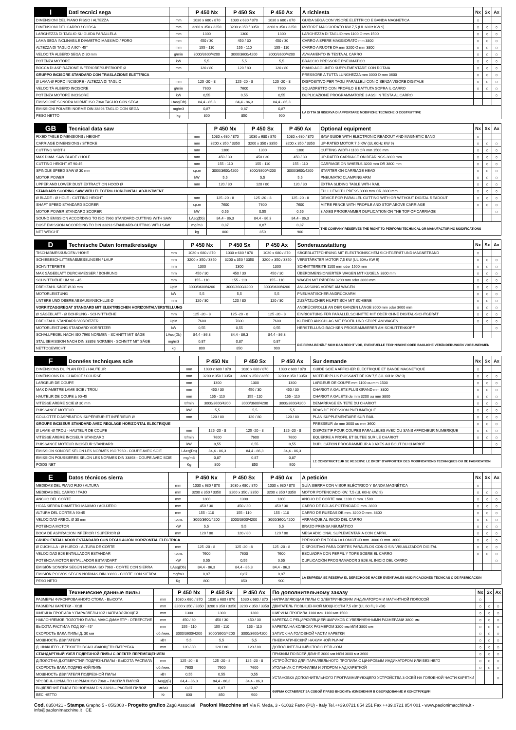| I | Dati tecnici sega | | P 450 Nx | P 450 Sx | P 450 Ax | A richiesta | Nx | Sx | Ax |
| --- | --- | --- | --- | --- | --- | --- | --- | --- | --- |
| DIMENSIONI DEL PIANO FISSO / ALTEZZA | | mm | 1030 x 680 / 870 | 1030 x 680 / 870 | 1030 x 680 / 870 | GUIDA SEGA CON VISORE ELETTRICO E BANDA MAGNETICA | ○ | | |
| DIMENSIONI DEL CARRO / CORSA | | mm | 3200 x 350 / 3350 | 3200 x 350 / 3350 | 3200 x 350 / 3350 | MOTORE MAGGIORATO KW 7,5 (UL 60Hz KW 9) | ○ | ○ | ○ |
| LARGHEZZA DI TAGLIO SU GUIDA PARALLELA | | mm | 1300 | 1300 | 1300 | LARGHEZZA DI TAGLIO mm 1100 O mm 1500 | ○ | ○ | ○ |
| LAMA SEGA INCLINABILE DIAMETRO MASSIMO / FORO | | mm | 450 / 30 | 450 / 30 | 450 / 30 | CARRO A SFERE MAGGIORATO mm 3800 | ○ | ○ | ○ |
| ALTEZZA DI TAGLIO A 90°- 45° | | mm | 155 - 110 | 155 - 110 | 155 - 110 | CARRO A RUOTE DA mm 3200 O mm 3800 | ○ | ○ | ○ |
| VELOCITÀ ALBERO SEGA Ø 30 mm | | g/min | 3000/3600/4200 | 3000/3600/4200 | 3000/3600/4200 | AVVIAMENTO IN TESTA AL CARRO | ○ | ○ | ○ |
| POTENZA MOTORE | | kW | 5,5 | 5,5 | 5,5 | BRACCIO PRESSORE PNEUMATICO | ○ | ○ | ○ |
| BOCCA DI ASPIRAZIONE INFERIORE/SUPERIORE Ø | | mm | 120 / 80 | 120 / 80 | 120 / 80 | PIANO AGGIUNTO SUPPLEMENTARE CON ROTAIA | ○ | ○ | ○ |
| GRUPPO INCISORE STANDARD CON TRASLAZIONE ELETTRICA | | | | | | PRESSORE A TUTTA LUNGHEZZA mm 3000 O mm 3600 | ○ | ○ | ○ |
| Ø LAMA-Ø FORO INCISORE - ALTEZZA DI TAGLIO | | mm | 125 -20 - 8 | 125 -20 - 8 | 125 -20 - 8 | DISPOSITIVO PER TAGLI PARALLELI CON O SENZA VISORE DIGITALE | ○ | ○ | ○ |
| VELOCITÀ ALBERO INCISORE | | g/min | 7600 | 7600 | 7600 | SQUADRETTO CON PROFILO E BATTUTA SOPRA IL CARRO | ○ | ○ | ○ |
| POTENZA MOTORE INCISORE | | kW | 0,55 | 0,55 | 0,55 | DUPLICAZIONE PROGRAMMATORE 3 ASSI IN TESTA AL CARRO | | | ○ |
| EMISSIONE SONORA NORME ISO 7960 TAGLIO CON SEGA | | LAeq(Db) | 84,4 - 86,3 | 84,4 - 86,3 | 84,4 - 86,3 | | | | |
| EMISSIONI POLVERI NORME DIN 33893 TAGLIO CON SEGA | | mg/m3 | 0,87 | 0,87 | 0,87 | LA DITTA SI RISERVA DI APPORTARE MODIFICHE TECNICHE O COSTRUTTIVE | | | |
| PESO NETTO | | kg | 800 | 850 | 900 | | | | |
| GB | Tecnical data saw | | P 450 Nx | P 450 Sx | P 450 Ax | Optional equipment | Nx | Sx | Ax |
| --- | --- | --- | --- | --- | --- | --- | --- | --- | --- |
| FIXED TABLE DIMENSIONS / HEIGHT | | mm | 1030 x 680 / 870 | 1030 x 680 / 870 | 1030 x 680 / 870 | SAW GUIDE WITH ELECTRONIC READOUT AND MAGNETIC BAND | ○ | | |
| CARRIAGE DIMENSIONS / STROKE | | mm | 3200 x 350 / 3350 | 3200 x 350 / 3350 | 3200 x 350 / 3350 | UP-RATED MOTOR 7,5 KW (UL 60Hz KW 9) | ○ | ○ | ○ |
| CUTTING WIDTH | | mm | 1300 | 1300 | 1300 | CUTTING WIDTH 1100 OR mm 1500 mm | ○ | ○ | ○ |
| MAX DIAM. SAW BLADE / HOLE | | mm | 450 / 30 | 450 / 30 | 450 / 30 | UP-RATED CARRIAGE ON BEARINGS 3800 mm | ○ | ○ | ○ |
| CUTTING HEIGHT AT 90-45 | | mm | 155 - 110 | 155 - 110 | 155 - 110 | CARRIAGE ON WHEELS 3200 mm OR 3800 mm | ○ | ○ | ○ |
| SPINDLE SPEED SAW Ø 30 mm | | r.p.m | 3000/3600/4200 | 3000/3600/4200 | 3000/3600/4200 | STARTER ON CARRIAGE HEAD | ○ | ○ | ○ |
| MOTOR POWER | | kW | 5,5 | 5,5 | 5,5 | PNEUMATIC CLAMPING ARM | ○ | ○ | ○ |
| UPPER AND LOWER DUST EXTRACTION HOOD Ø | | mm | 120 / 80 | 120 / 80 | 120 / 80 | EXTRA SLIDING TABLE WITH RAIL | ○ | ○ | ○ |
| STANDARD SCORING SAW WITH ELECTRIC HORIZONTAL ADJUSTMENT | | | | | | FULL LENGTH PRESS 3000 mm OR 3600 mm | ○ | ○ | ○ |
| Ø BLADE - Ø HOLE - CUTTING HEIGHT | | mm | 125 -20 - 8 | 125 -20 - 8 | 125 -20 - 8 | DEVICE FOR PARALLEL CUTTING WITH OR WITHOUT DIGITAL READOUT | ○ | ○ | ○ |
| SHAFT SPEED STANDARD SCORER | | r.p.m | 7600 | 7600 | 7600 | MITRE FENCE WITH PROFILE AND STOP ABOVE CARRIAGE | ○ | ○ | ○ |
| MOTOR POWER STANDARD SCORER | | kW | 0,55 | 0,55 | 0,55 | 3 AXES PROGRAMMER DUPLICATION ON THE TOP OF CARRIAGE | | | ○ |
| SOUND EMISSION ACCORDING TO ISO 7960 STANDARD-CUTTING WITH SAW | | LAeq(Db) | 84,4 - 86,3 | 84,4 - 86,3 | 84,4 - 86,3 | | | | |
| DUST EMISSION ACCORDING TO DIN 33893 STANDARD-CUTTING WITH SAW | | mg/m3 | 0,87 | 0,87 | 0,87 | THE COMPANY RESERVES THE RIGHT TO PERFORM TECHNICAL OR MANUFACTURING MODIFICATIONS | | | |
| NET WEIGHT | | kg | 800 | 850 | 900 | | | | |
| D | Technische Daten formatkreissäge | | P 450 Nx | P 450 Sx | P 450 Ax | Sonderausstattung | Nx | Sx | Ax |
| --- | --- | --- | --- | --- | --- | --- | --- | --- | --- |
| TISCHABMESSUNGEN / HÖHE | | mm | 1030 x 680 / 870 | 1030 x 680 / 870 | 1030 x 680 / 870 | SÄGEBLATTFÜHRUNG MIT ELEKTRONISCHEM SICHTGERÄT UND MAGNETBAND | ○ | | |
| SCHIEBESCHLITTENABMESSUNGEN / LAUF | | mm | 3200 x 350 / 3350 | 3200 x 350 / 3350 | 3200 x 350 / 3350 | VERSTÄRKTER MOTOR 7,5 KW (UL 60Hz KW 9) | ○ | ○ | ○ |
| SCHNITTBREITE | | mm | 1300 | 1300 | 1300 | SCHNITTBREITE 1100 mm oder 1500 mm | ○ | ○ | ○ |
| MAX SÄGEBLATT DURCHMESSER / BOHRUNG | | mm | 450 / 30 | 450 / 30 | 450 / 30 | ÜBERDIMENSIONIERTER WAGEN MIT KUGELN 3800 mm | ○ | ○ | ○ |
| SCHNITTHÖHE UM 90 - 45 | | mm | 155 - 110 | 155 - 110 | 155 - 110 | WAGEN MIT RÄDERN 3200 mm oder 3800 mm | ○ | ○ | ○ |
| DREHZAHL SÄGE Ø 30 mm | | UpM | 3000/3600/4200 | 3000/3600/4200 | 3000/3600/4200 | ANLASSUNG VORNE AM WAGEN | ○ | ○ | ○ |
| MOTORLEISTUNG | | kW | 5,5 | 5,5 | 5,5 | PNEUMATISCHER ANDRÜCKARM | ○ | ○ | ○ |
| UNTERE UND OBERE ABSAUGANSCHLUB Ø | | mm | 120 / 80 | 120 / 80 | 120 / 80 | ZUSÄTZLICHER HILFSTISCH MIT SCHIENE | ○ | ○ | ○ |
| VORRITZAGGREGAT STANDARD MIT ELEKTRISCHEN HORIZONTALVERSTELLUNG | | | | | | ANDRÜCKROLLE AN DER GANZEN LÄNGE 3000 mm oder 3600 mm | ○ | ○ | ○ |
| Ø SÄGEBLATT - Ø BOHRUNG - SCHNITTHÖHE | | mm | 125 -20 - 8 | 125 -20 - 8 | 125 -20 - 8 | EINRICHTUNG FÜR PARALLELSCHNITTE MIT ODER OHNE DIGITAL-SICHTGERÄT | ○ | ○ | ○ |
| DREHZAHL STANDARD VORRITZER | | UpM | 7600 | 7600 | 7600 | KLEINER ANSCHLAG MIT PROFIL UND STOPP AM WAGEN | ○ | ○ | ○ |
| MOTORLEISTUNG STANDARD VORRITZER | | kW | 0,55 | 0,55 | 0,55 | HERSTELLUNG-BACHSEN PROGRAMMIERER AM SCHLITTENKOPF | | | ○ |
| SCHALLPEGEL NACH ISO 7960 NORMEN - SCHNITT MIT SÄGE | | LAeq(Db) | 84,4 - 86,3 | 84,4 - 86,3 | 84,4 - 86,3 | | | | |
| STAUBEMISSION NACH DIN 33893 NORMEN - SCHNITT MIT SÄGE | | mg/m3 | 0,87 | 0,87 | 0,87 | DIE FIRMA BEHÄLT SICH DAS RECHT VOR, EVENTUELLE TECHNISCHE ODER BAULICHE VERÄNDERUNGEN VORZUNEHMEN | | | |
| NETTOGEWICHT | | kg | 800 | 850 | 900 | | | | |
| F | Données techniques scie | | P 450 Nx | P 450 Sx | P 450 Ax | Sur demande | Nx | Sx | Ax |
| --- | --- | --- | --- | --- | --- | --- | --- | --- | --- |
| DIMENSIONS DU PLAN FIXE / HAUTEUR | | mm | 1030 x 680 / 870 | 1030 x 680 / 870 | 1030 x 680 / 870 | GUIDE SCIE A AFFICHER ELECTRIQUE ET BANDE MAGNETIQUE | ○ | | |
| DIMENSIONS DU CHARIOT / COURSE | | mm | 3200 x 350 / 3350 | 3200 x 350 / 3350 | 3200 x 350 / 3350 | MOTEUR PLUS PUISSANT DE KW 7,5 (UL 60Hz KW 9) | ○ | ○ | ○ |
| LARGEUR DE COUPE | | mm | 1300 | 1300 | 1300 | LARGEUR DE COUPE mm 1100 ou mm 1500 | ○ | ○ | ○ |
| MAX DIAMETRE LAME SCIE / TROU | | mm | 450 / 30 | 450 / 30 | 450 / 30 | CHARIOT A GALETS PLUS GRAND mm 3800 | ○ | ○ | ○ |
| HAUTEUR DE COUPE à 90-45 | | mm | 155 - 110 | 155 - 110 | 155 - 110 | CHARIOT A GALETS de mm 3200 ou mm 3800 | ○ | ○ | ○ |
| VITESSE ARBRE SCIE Ø 30 mm | | tr/min | 3000/3600/4200 | 3000/3600/4200 | 3000/3600/4200 | DEMARRAGE EN TETE DU CHARIOT | ○ | ○ | ○ |
| PUISSANCE MOTEUR | | kW | 5,5 | 5,5 | 5,5 | BRAS DE PRESSION PNEUMATIQUE | ○ | ○ | ○ |
| GOULOTTE D'ASPIRATION SUPÉRIEUR ET INFÉRIEUR Ø | | mm | 120 / 80 | 120 / 80 | 120 / 80 | PLAN SUPPLEMENTAIRE SUR RAIL | ○ | ○ | ○ |
| GROUPE INCISEUR STANDARD AVEC REGLAGE HORIZONTAL ELECTRIQUE | | | | | | PRESSEUR de mm 3000 ou mm 3600 | ○ | ○ | ○ |
| Ø LAME -Ø TROU - HAUTEUR DE COUPE | | mm | 125 -20 - 8 | 125 -20 - 8 | 125 -20 - 8 | DISPOSITIF POUR COUPES PARALLELES AVEC OU SANS AFFICHEUR NUMERIQUE | ○ | ○ | ○ |
| VITESSE ARBRE INCISEUR STANDARD | | tr/min | 7600 | 7600 | 7600 | EQUERRE A PROFIL ET BUTEE SUR LE CHARIOT | ○ | ○ | ○ |
| PUISSANCE MOTEUR INCISEUR STANDARD | | kW | 0,55 | 0,55 | 0,55 | DUPLICATION PROGRAMMEUR A 3 AXES AU BOUT DU CHARIOT | | | ○ |
| EMISSION SONORE SELON LES NORMES ISO 7960 - COUPE AVEC SCIE | | LAeq(Db) | 84,4 - 86,3 | 84,4 - 86,3 | 84,4 - 86,3 | | | | |
| EMISSION POUSSIERES SELON LES NORMES DIN 33893 - COUPE AVEC SCIE | | mg/m3 | 0,87 | 0,87 | 0,87 | LE CONSTRUCTEUR SE RESERVE LE DROIT D'APPORTER DES MODIFICATIONS TECHNIQUES OU DE FABRICATION | | | |
| POIDS NET | | Kg | 800 | 850 | 900 | | | | |
| E | Datos técnicos sierra | | P 450 Nx | P 450 Sx | P 450 Ax | A petición | Nx | Sx | Ax |
| --- | --- | --- | --- | --- | --- | --- | --- | --- | --- |
| MEDIDAS DEL PIANO FIJO / ALTURA | | mm | 1030 x 680 / 870 | 1030 x 680 / 870 | 1030 x 680 / 870 | GUÍA SIERRA CON VISOR ELÉCTRICO Y BANDA MAGNÉTICA | ○ | | |
| MEDIDAS DEL CARRO / TAJO | | mm | 3200 x 350 / 3350 | 3200 x 350 / 3350 | 3200 x 350 / 3350 | MOTOR POTENCIADO KW. 7,5 (UL 60Hz KW. 9) | ○ | ○ | ○ |
| ANCHO DEL CORTE | | mm | 1300 | 1300 | 1300 | ANCHO DE CORTE mm. 1100 O mm. 1500 | ○ | ○ | ○ |
| HOJA SIERRA DIAMETRO MAXIMO / AGUJERO | | mm | 450 / 30 | 450 / 30 | 450 / 30 | CARRO DE BOLAS POTENCIADO mm. 3800 | ○ | ○ | ○ |
| ALTURA DEL CORTE A 90-45 | | mm | 155 - 110 | 155 - 110 | 155 - 110 | CARRO DE RUEDAS DE mm. 3200 O mm. 3800 | ○ | ○ | ○ |
| VELOCIDAD ARBOL Ø 30 mm | | r.p.m. | 3000/3600/4200 | 3000/3600/4200 | 3000/3600/4200 | ARRANQUE AL INICIO DEL CARRO | ○ | ○ | ○ |
| POTENCIA MOTOR | | kW | 5,5 | 5,5 | 5,5 | BRAZO PRENSA NEUMÁTICO | ○ | ○ | ○ |
| BOCA DE ASPIRACION INFERIOR / SUPERIOR Ø | | mm | 120 / 80 | 120 / 80 | 120 / 80 | MESA ADICIONAL SUPLEMENTARIA CON CARRIL | ○ | ○ | ○ |
| GRUPO ENTALLADOR ESTANDARD CON REGULACIÓN HORIZONTAL ELECTRICA | | | | | | PRENSOR EN TODA LA LONGITUD mm. 3000 O mm. 3600 | ○ | ○ | ○ |
| Ø CUCHILLA - Ø HUECO - ALTURA DE CORTE | | mm | 125 -20 - 8 | 125 -20 - 8 | 125 -20 - 8 | DISPOSITIVO PARA CORTES PARALELOS CON O SIN VISUALIZADOR DIGITAL | ○ | ○ | ○ |
| VELOCIDAD EJE ENTALLADOR ESTANDAR | | r.p.m. | 7600 | 7600 | 7600 | ESCUADRA CON PERFIL Y TOPE SOBRE EL CARRO | ○ | ○ | ○ |
| POTENCIA MOTOR ENTALLADOR ESTANDART | | kW | 0,55 | 0,55 | 0,55 | DUPLICACIÓN PROGRAMADOR 3 EJE AL INICIO DEL CARRO | | | ○ |
| EMISIÓN SONORA SEGÚN NORMA ISO 7960 - CORTE CON SIERRA | | LAeq(Db) | 84,4 - 86,3 | 84,4 - 86,3 | 84,4 - 86,3 | | | | |
| EMISIÓN POLVOS SEGÚN NORMAS DIN 33893 - CORTE CON SIERRA | | mg/m3 | 0,87 | 0,87 | 0,87 | LA EMPRESA SE RESERVA EL DERECHO DE HACER EVENTUALES MODIFICACIONES TÉCNICAS O DE FABRICACIÓN | | | |
| PESO NETO | | Kg | 800 | 850 | 900 | | | | |
| | Технические данные пилы | | P 450 Nx | P 450 Sx | P 450 Ax | По дополнительному заказу | Nx | Sx | Ax |
| --- | --- | --- | --- | --- | --- | --- | --- | --- | --- |
| РАЗМЕРЫ ФИКСИРОВАННОГО СТОЛА - ВЫСОТА | | mm | 1030 x 680 / 870 | 1030 x 680 / 870 | 1030 x 680 / 870 | НАПРАВЛЯЮЩАЯ ПИЛЫ С ЭЛЕКТРИЧЕСКИМ ИНДИКАТОРОМ И МАГНИТНОЙ ПОЛОСОЙ | ○ | | |
| РАЗМЕРЫ КАРЕТКИ - ХОД | | mm | 3200 x 350 / 3350 | 3200 x 350 / 3350 | 3200 x 350 / 3350 | ДВИГАТЕЛЬ ПОВЫШЕННОЙ МОЩНОСТИ 7,5 кВт (UL 60 Гц 9 кВт) | ○ | ○ | ○ |
| ШИРИНА ПРОПИЛА У ПАРАЛЛЕЛЬНОЙ НАПРАВЛЯЮЩЕЙ | | mm | 1300 | 1300 | 1300 | ШИРИНА ПРОПИЛА 1100 или 1100 мм 1500 | ○ | ○ | ○ |
| НАКЛОНЯЕМОЕ ПОЛОТНО ПИЛЫ, МАКС.ДИАМЕТР - ОТВЕРСТИЕ | | mm | 450 / 30 | 450 / 30 | 450 / 30 | КАРЕТКА С РЕЦИРКУЛЯЦИЕЙ ШАРИКОВ С УВЕЛИЧЕННЫМИ РАЗМЕРАМИ 3800 мм | ○ | ○ | ○ |
| ВЫСОТА РАСПИЛА ПОД 90°- 45° | | mm | 155 - 110 | 155 - 110 | 155 - 110 | КАРЕТКА НА КОЛЕСАХ РАЗМЕРОМ 3200 мм ИЛИ 3800 мм | ○ | ○ | ○ |
| СКОРОСТЬ ВАЛА ПИЛЫ Д. 30 мм | | об./мин. | 3000/3600/4200 | 3000/3600/4200 | 3000/3600/4200 | ЗАПУСК НА ГОЛОВНОЙ ЧАСТИ КАРЕТКИ | ○ | ○ | ○ |
| МОЩНОСТЬ ДВИГАТЕЛЯ | | кВт | 5,5 | 5,5 | 5,5 | ПНЕВМАТИЧЕСКИЙ НАЖИМНОЙ РЫЧАГ | ○ | ○ | ○ |
| Д. НИЖНЕГО - ВЕРХНЕГО ВСАСЫВАЮЩЕГО ПАТРУБКА | | mm | 120 / 80 | 120 / 80 | 120 / 80 | ДОПОЛНИТЕЛЬНЫЙ СТОЛ С РЕЛЬСОМ | ○ | ○ | ○ |
| СТАНДАРТНЫЙ УЗЕЛ ПОДРЕЗНОЙ ПИЛЫ С ЭЛЕКТР. ПЕРЕМЕЩЕНИЕМ | | | | | | ПРИЖИМ ПО ВСЕЙ ДЛИНЕ 3000 мм ИЛИ 3000 мм 3600 | ○ | ○ | ○ |
| Д.ПОЛОТНА-Д.ОТВЕРСТИЯ ПОДРЕЗН.ПИЛЫ - ВЫСОТА РАСПИЛА | | mm | 125 -20 - 8 | 125 -20 - 8 | 125 -20 - 8 | УСТРОЙСТВО ДЛЯ ПАРАЛЛЕЛЬНОГО ПРОПИЛА С ЦИФРОВЫМ ИНДИКАТОРОМ ИЛИ БЕЗ НЕГО | ○ | ○ | ○ |
| СКОРОСТЬ ВАЛА ПОДРЕЗНОЙ ПИЛЫ | | об./мин. | 7600 | 7600 | 7600 | УГОЛЬНИК С ПРОФИЛЕМ И УПОРОМ НАД КАРЕТКОЙ | ○ | ○ | ○ |
| МОЩНОСТЬ ДВИГАТЕЛЯ ПОДРЕЗНОЙ ПИЛЫ | | кВт | 0,55 | 0,55 | 0,55 | УСТАНОВКА ДОПОЛНИТЕЛЬНОГО ПРОГРАММИРУЮЩЕГО УСТРОЙСТВА 3 ОСЕЙ НА ГОЛОВНОЙ ЧАСТИ КАРЕТКИ | | | ○ |
| УРОВЕНЬ ШУМА ПО НОРМАМ ISO 7960 – РАСПИЛ ПИЛОЙ | | LAeq(дБ) | 84,4 - 86,3 | 84,4 - 86,3 | 84,4 - 86,3 | | | | |
| ВЫДЕЛЕНИЕ ПЫЛИ ПО НОРМАМ DIN 33893 – РАСПИЛ ПИЛОЙ | | мг/м3 | 0,87 | 0,87 | 0,87 | ФИРМА ОСТАВЛЯЕТ ЗА СОБОЙ ПРАВО ВНОСИТЬ ИЗМЕНЕНИЯ В ОБОРУДОВАНИЕ И КОНСТРУКЦИИ | | | |
| ВЕС НЕТТО | | Кг | 800 | 850 | 900 | | | | |
Cod. 8350421 - Stampa Grapho 5 - 05/2008 - Progetto grafico Zagù Associati Paoloni Macchine srl Via F. Meda, 3 - 61032 Fano (PU) - Italy Tel.++39.0721 854 251 Fax ++39.0721 854 001 - www.paolonimacchine.it - info@paolonimacchine.it CE